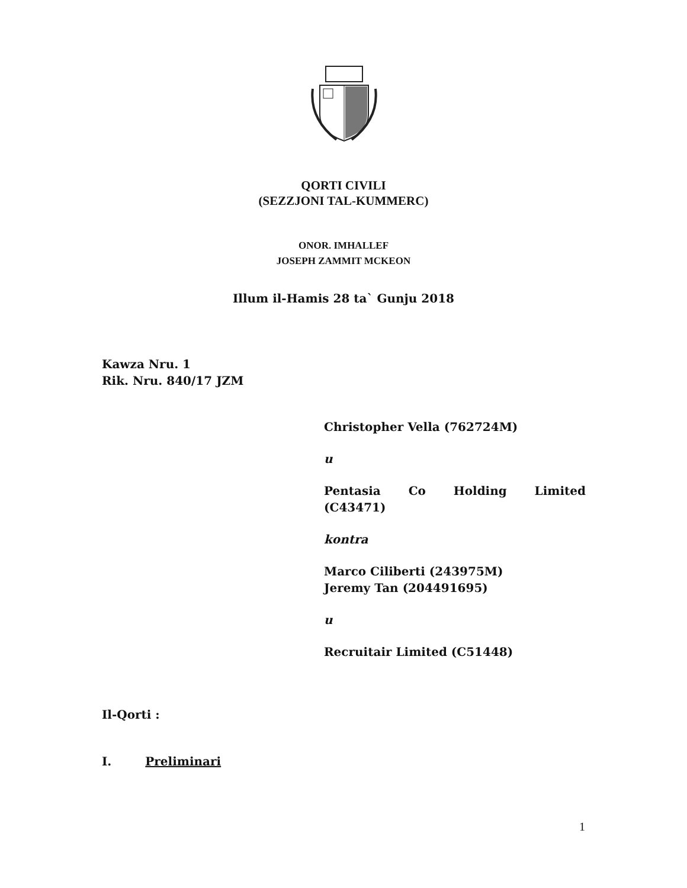QORTI CIVILI
(SEZZJONI TAL-KUMMERC)
ONOR. IMHALLEF
JOSEPH ZAMMIT MCKEON
Illum il-Hamis 28 ta` Gunju 2018
Kawza Nru. 1
Rik. Nru. 840/17 JZM
Christopher Vella (762724M)
u
Pentasia Co Holding Limited
(C43471)
kontra
Marco Ciliberti (243975M)
Jeremy Tan (204491695)
u
Recruitair Limited (C51448)
Il-Qorti :
I. Preliminari
1